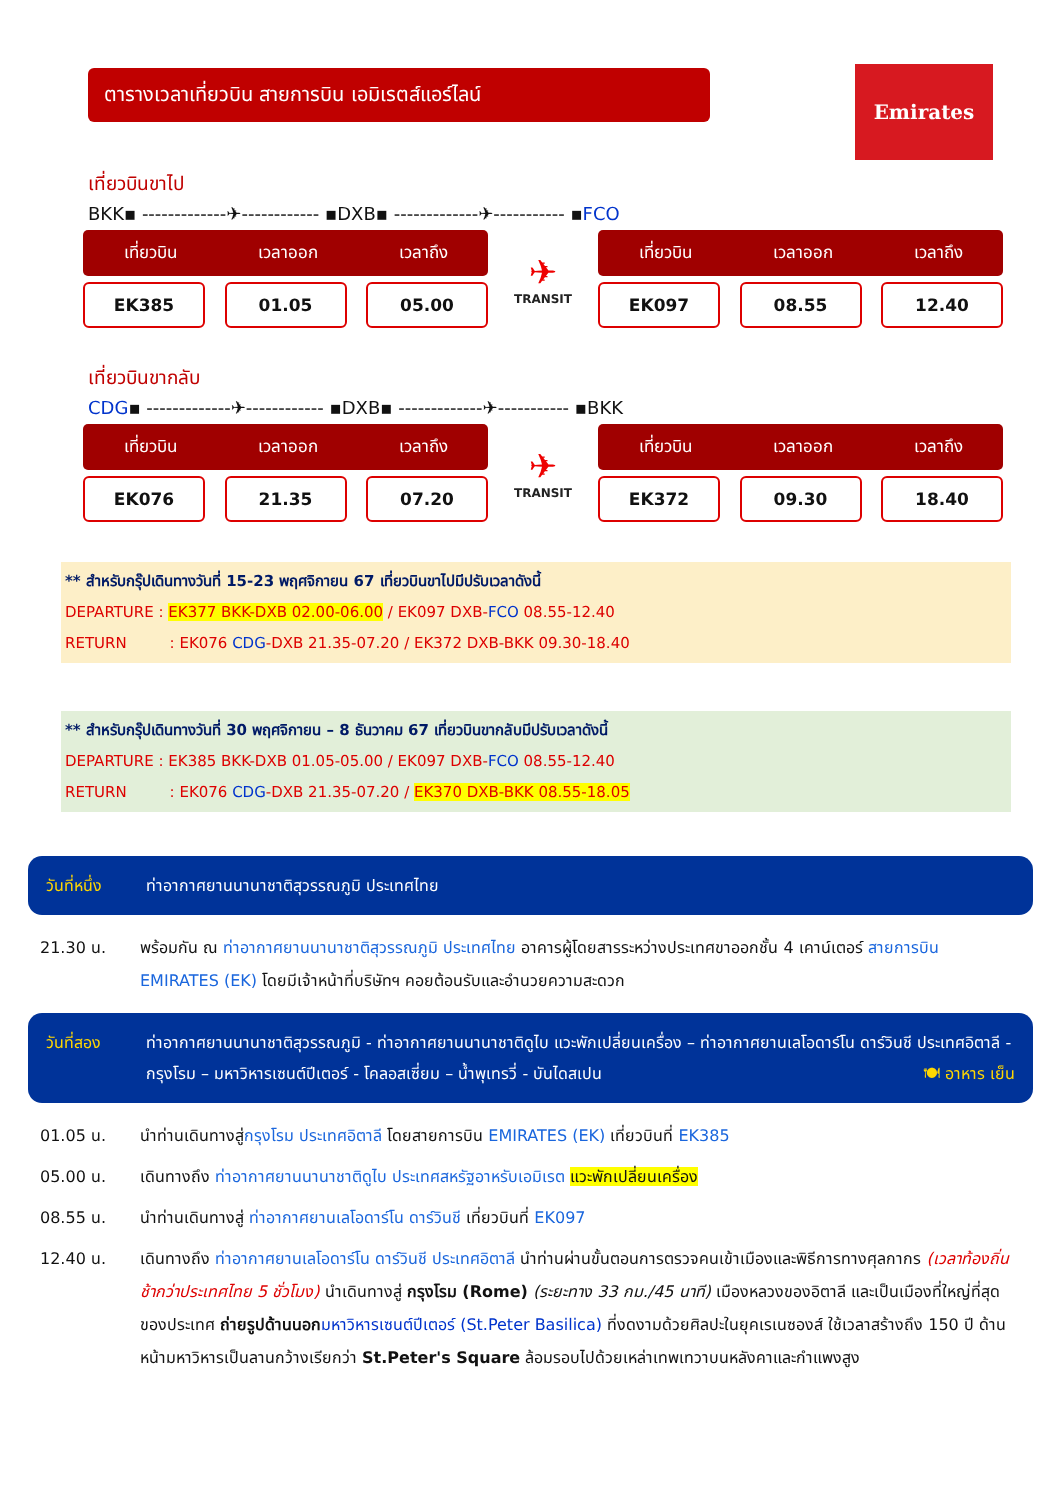ตารางเวลาเที่ยวบิน สายการบิน เอมิเรตส์แอร์ไลน์
Emirates
เที่ยวบินขาไป
BKK▪ -------------✈------------ ▪DXB▪ -------------✈----------- ▪FCO
เที่ยวบิน เวลาออก เวลาถึง
EK385 01.05 05.00
✈
TRANSIT
เที่ยวบิน เวลาออก เวลาถึง
EK097 08.55 12.40
เที่ยวบินขากลับ
CDG▪ -------------✈------------ ▪DXB▪ -------------✈----------- ▪BKK
เที่ยวบิน เวลาออก เวลาถึง
EK076 21.35 07.20
✈
TRANSIT
เที่ยวบิน เวลาออก เวลาถึง
EK372 09.30 18.40
** สำหรับกรุ๊ปเดินทางวันที่ 15-23 พฤศจิกายน 67 เที่ยวบินขาไปมีปรับเวลาดังนี้
DEPARTURE : EK377 BKK-DXB 02.00-06.00 / EK097 DXB-FCO 08.55-12.40
RETURN : EK076 CDG-DXB 21.35-07.20 / EK372 DXB-BKK 09.30-18.40
** สำหรับกรุ๊ปเดินทางวันที่ 30 พฤศจิกายน – 8 ธันวาคม 67 เที่ยวบินขากลับมีปรับเวลาดังนี้
DEPARTURE : EK385 BKK-DXB 01.05-05.00 / EK097 DXB-FCO 08.55-12.40
RETURN : EK076 CDG-DXB 21.35-07.20 / EK370 DXB-BKK 08.55-18.05
วันที่หนึ่ง ท่าอากาศยานนานาชาติสุวรรณภูมิ ประเทศไทย
21.30 น. พร้อมกัน ณ ท่าอากาศยานนานาชาติสุวรรณภูมิ ประเทศไทย อาคารผู้โดยสารระหว่างประเทศขาออกชั้น 4 เคาน์เตอร์ สายการบิน EMIRATES (EK) โดยมีเจ้าหน้าที่บริษัทฯ คอยต้อนรับและอำนวยความสะดวก
วันที่สอง ท่าอากาศยานนานาชาติสุวรรณภูมิ - ท่าอากาศยานนานาชาติดูไบ แวะพักเปลี่ยนเครื่อง – ท่าอากาศยานเลโอดาร์โน ดาร์วินชี ประเทศอิตาลี - กรุงโรม – มหาวิหารเซนต์ปีเตอร์ - โคลอสเซี่ยม – น้ำพุเทรวี่ - บันไดสเปน 🍽 อาหาร เย็น
01.05 น. นำท่านเดินทางสู่กรุงโรม ประเทศอิตาลี โดยสายการบิน EMIRATES (EK) เที่ยวบินที่ EK385
05.00 น. เดินทางถึง ท่าอากาศยานนานาชาติดูไบ ประเทศสหรัฐอาหรับเอมิเรต แวะพักเปลี่ยนเครื่อง
08.55 น. นำท่านเดินทางสู่ ท่าอากาศยานเลโอดาร์โน ดาร์วินชี เที่ยวบินที่ EK097
12.40 น. เดินทางถึง ท่าอากาศยานเลโอดาร์โน ดาร์วินชี ประเทศอิตาลี นำท่านผ่านขั้นตอนการตรวจคนเข้าเมืองและพิธีการทางศุลกากร (เวลาท้องถิ่นช้ากว่าประเทศไทย 5 ชั่วโมง) นำเดินทางสู่ กรุงโรม (Rome) (ระยะทาง 33 กม./45 นาที) เมืองหลวงของอิตาลี และเป็นเมืองที่ใหญ่ที่สุดของประเทศ ถ่ายรูปด้านนอก มหาวิหารเซนต์ปีเตอร์ (St.Peter Basilica) ที่งดงามด้วยศิลปะในยุคเรเนซองส์ ใช้เวลาสร้างถึง 150 ปี ด้านหน้ามหาวิหารเป็นลานกว้างเรียกว่า St.Peter's Square ล้อมรอบไปด้วยเหล่าเทพเทวาบนหลังคาและกำแพงสูง